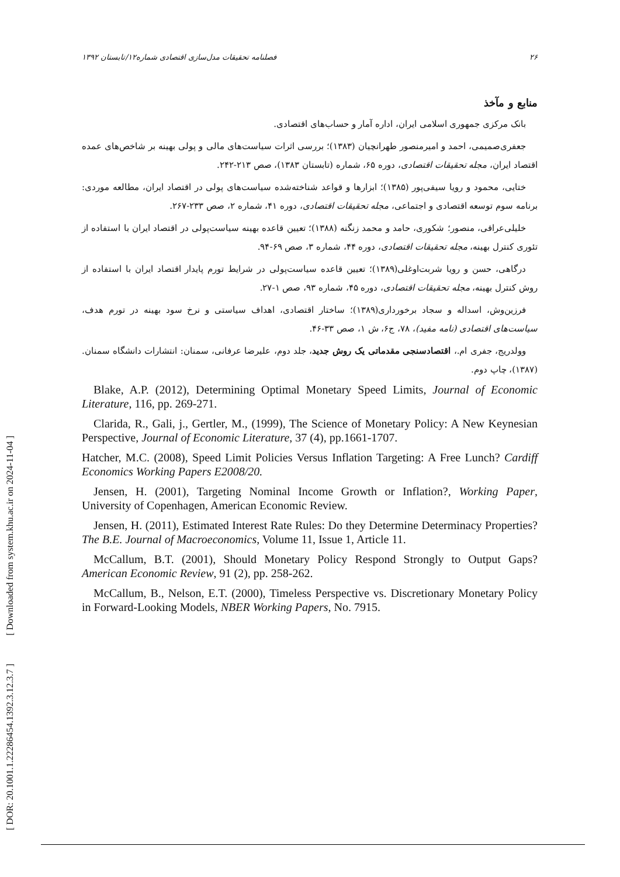[ DOR: 20.1001.1.22286454.1392.3.12.3.7 ] [ Downloaded from system.khu.ac.ir on 2024-11-04 ]
فصلنامه تحقیقات مدل‌سازی اقتصادی شماره۱۲/تابستان ۱۳۹۲ ۲۶
منابع و مآخذ
بانک مرکزی جمهوری اسلامی ایران، اداره آمار و حساب‌های اقتصادی.
جعفری‌صمیمی، احمد و امیرمنصور طهرانچیان (۱۳۸۳)؛ بررسی اثرات سیاست‌های مالی و پولی بهینه بر شاخص‌های عمده اقتصاد ایران، مجله تحقیقات اقتصادی، دوره ۶۵، شماره (تابستان ۱۳۸۳)، صص ۲۱۳-۲۴۲.
ختایی، محمود و رویا سیفی‌پور (۱۳۸۵)؛ ابزارها و قواعد شناخته‌شده سیاست‌های پولی در اقتصاد ایران، مطالعه موردی: برنامه سوم توسعه اقتصادی و اجتماعی، مجله تحقیقات اقتصادی، دوره ۴۱، شماره ۲، صص ۲۳۳-۲۶۷.
خلیلی‌عراقی، منصور؛ شکوری، حامد و محمد زنگنه (۱۳۸۸)؛ تعیین قاعده بهینه سیاست‌پولی در اقتصاد ایران با استفاده از تئوری کنترل بهینه، مجله تحقیقات اقتصادی، دوره ۴۴، شماره ۳، صص ۶۹-۹۴.
درگاهی، حسن و رویا شربت‌اوغلی(۱۳۸۹)؛ تعیین قاعده سیاست‌پولی در شرایط تورم پایدار اقتصاد ایران با استفاده از روش کنترل بهینه، مجله تحقیقات اقتصادی، دوره ۴۵، شماره ۹۳، صص ۱-۲۷.
فرزین‌وش، اسداله و سجاد برخورداری(۱۳۸۹)؛ ساختار اقتصادی، اهداف سیاستی و نرخ سود بهینه در تورم هدف، سیاست‌های اقتصادی (نامه مفید)، ۷۸، ج۶، ش ۱، صص ۳۳-۴۶.
وولدریج، جفری ام.، اقتصادسنجی مقدماتی یک روش جدید، جلد دوم، علیرضا عرفانی، سمنان: انتشارات دانشگاه سمنان. (۱۳۸۷)، چاپ دوم.
Blake, A.P. (2012), Determining Optimal Monetary Speed Limits, Journal of Economic Literature, 116, pp. 269-271.
Clarida, R., Gali, j., Gertler, M., (1999), The Science of Monetary Policy: A New Keynesian Perspective, Journal of Economic Literature, 37 (4), pp.1661-1707.
Hatcher, M.C. (2008), Speed Limit Policies Versus Inflation Targeting: A Free Lunch? Cardiff Economics Working Papers E2008/20.
Jensen, H. (2001), Targeting Nominal Income Growth or Inflation?, Working Paper, University of Copenhagen, American Economic Review.
Jensen, H. (2011), Estimated Interest Rate Rules: Do they Determine Determinacy Properties? The B.E. Journal of Macroeconomics, Volume 11, Issue 1, Article 11.
McCallum, B.T. (2001), Should Monetary Policy Respond Strongly to Output Gaps? American Economic Review, 91 (2), pp. 258-262.
McCallum, B., Nelson, E.T. (2000), Timeless Perspective vs. Discretionary Monetary Policy in Forward-Looking Models, NBER Working Papers, No. 7915.